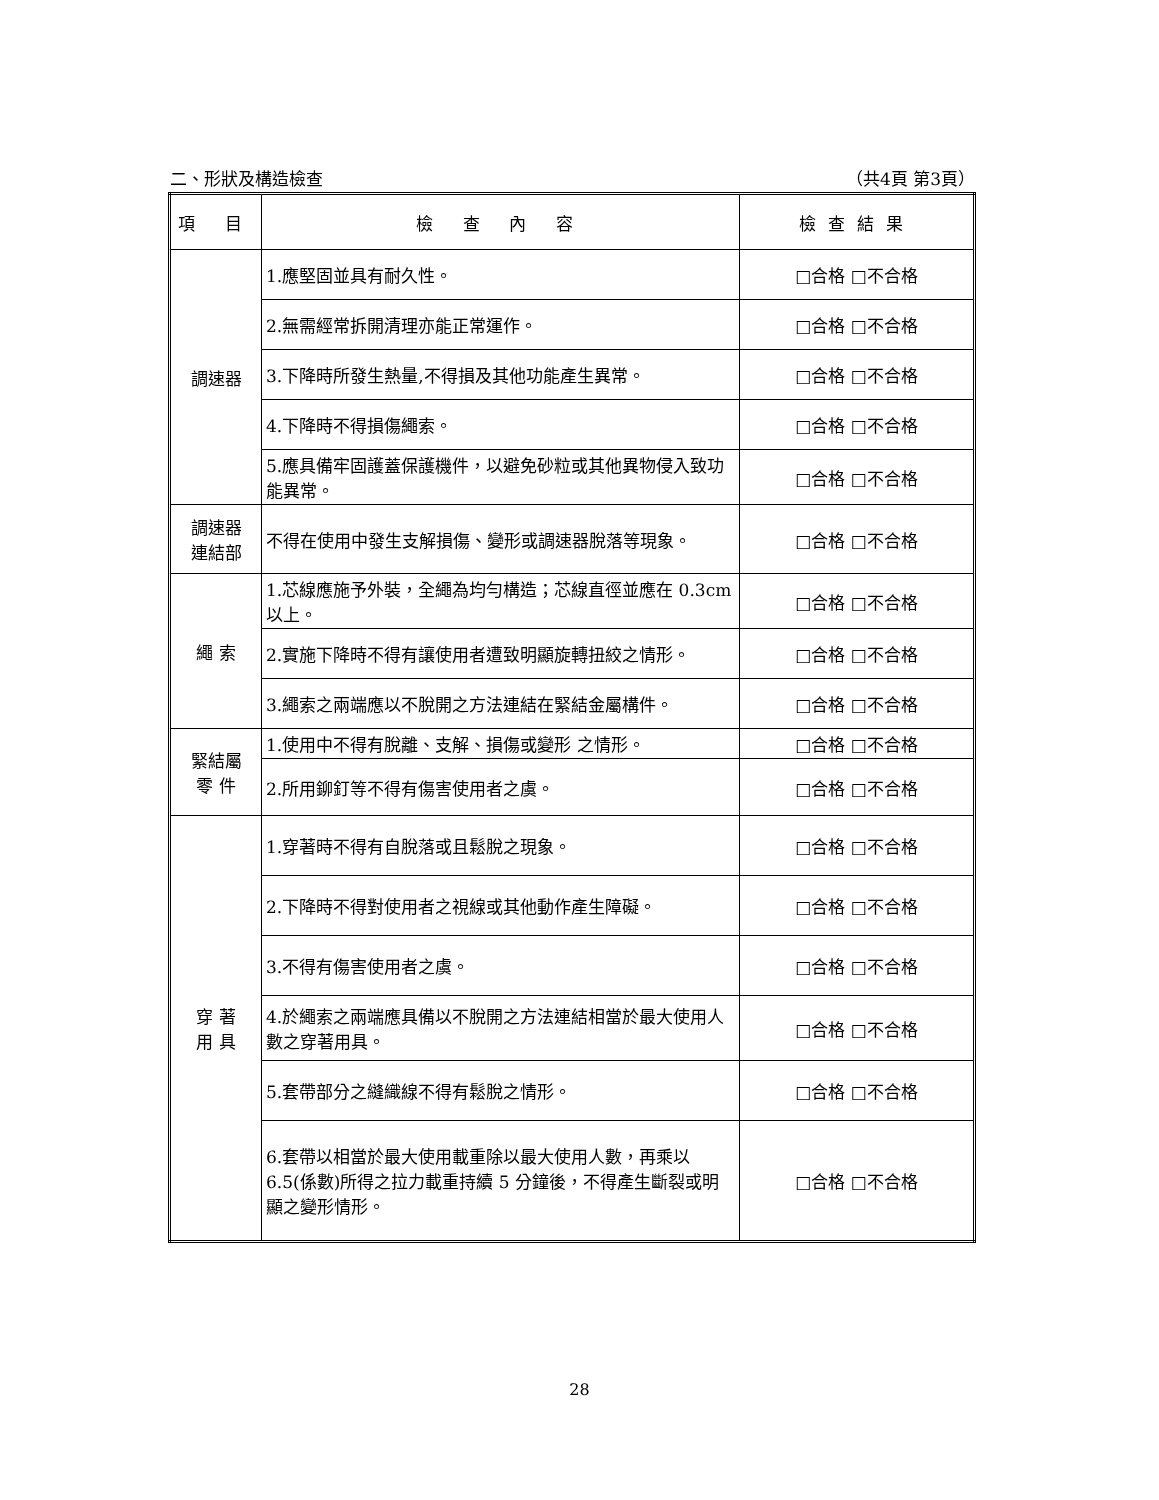二、形狀及構造檢查 （共4頁 第3頁）
| 項 目 | 檢 查 內 容 | 檢查結果 |
| --- | --- | --- |
| 調速器 | 1.應堅固並具有耐久性。 | □合格 □不合格 |
| | 2.無需經常拆開清理亦能正常運作。 | □合格 □不合格 |
| | 3.下降時所發生熱量,不得損及其他功能產生異常。 | □合格 □不合格 |
| | 4.下降時不得損傷繩索。 | □合格 □不合格 |
| | 5.應具備牢固護蓋保護機件，以避免砂粒或其他異物侵入致功能異常。 | □合格 □不合格 |
| 調速器 連結部 | 不得在使用中發生支解損傷、變形或調速器脫落等現象。 | □合格 □不合格 |
| 繩 索 | 1.芯線應施予外裝，全繩為均勻構造；芯線直徑並應在 0.3cm 以上。 | □合格 □不合格 |
| | 2.實施下降時不得有讓使用者遭致明顯旋轉扭絞之情形。 | □合格 □不合格 |
| | 3.繩索之兩端應以不脫開之方法連結在緊結金屬構件。 | □合格 □不合格 |
| 緊結屬 零 件 | 1.使用中不得有脫離、支解、損傷或變形 之情形。 | □合格 □不合格 |
| | 2.所用鉚釘等不得有傷害使用者之虞。 | □合格 □不合格 |
| 穿 著 用 具 | 1.穿著時不得有自脫落或且鬆脫之現象。 | □合格 □不合格 |
| | 2.下降時不得對使用者之視線或其他動作產生障礙。 | □合格 □不合格 |
| | 3.不得有傷害使用者之虞。 | □合格 □不合格 |
| | 4.於繩索之兩端應具備以不脫開之方法連結相當於最大使用人數之穿著用具。 | □合格 □不合格 |
| | 5.套帶部分之縫織線不得有鬆脫之情形。 | □合格 □不合格 |
| | 6.套帶以相當於最大使用載重除以最大使用人數，再乘以 6.5(係數)所得之拉力載重持續 5 分鐘後，不得產生斷裂或明顯之變形情形。 | □合格 □不合格 |
28